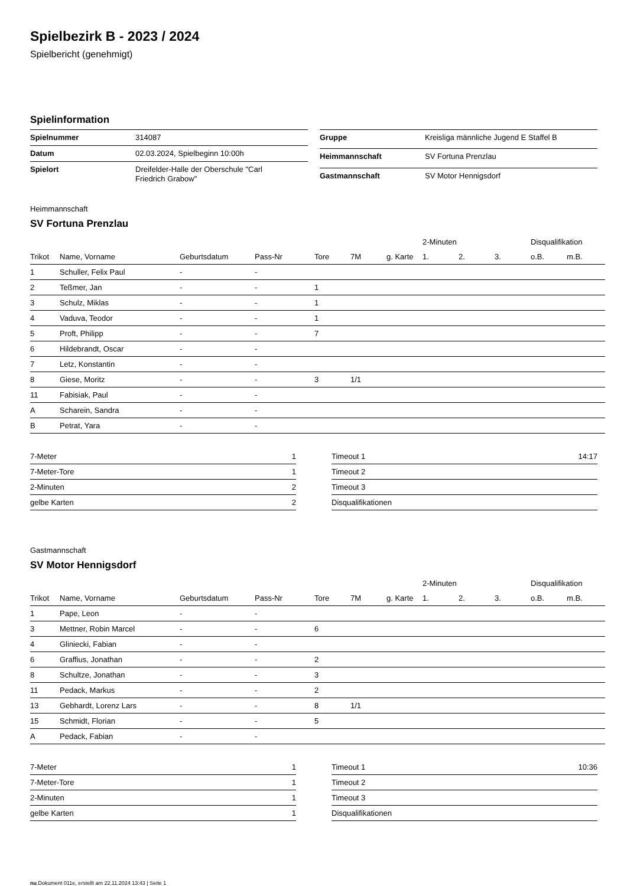Spielbezirk B - 2023 / 2024
Spielbericht (genehmigt)
Spielinformation
| Spielnummer | 314087 |
| Datum | 02.03.2024, Spielbeginn 10:00h |
| Spielort | Dreifelder-Halle der Oberschule "Carl Friedrich Grabow" |
| Gruppe | Kreisliga männliche Jugend E Staffel B |
| Heimmannschaft | SV Fortuna Prenzlau |
| Gastmannschaft | SV Motor Hennigsdorf |
Heimmannschaft
SV Fortuna Prenzlau
| | | | | | | | 2-Minuten | | | Disqualifikation | |
| --- | --- | --- | --- | --- | --- | --- | --- | --- | --- | --- | --- |
| Trikot | Name, Vorname | Geburtsdatum | Pass-Nr | Tore | 7M | g. Karte | 1. | 2. | 3. | o.B. | m.B. |
| 1 | Schuller, Felix Paul | - | - | | | | | | | | |
| 2 | Teßmer, Jan | - | - | 1 | | | | | | | |
| 3 | Schulz, Miklas | - | - | 1 | | | | | | | |
| 4 | Vaduva, Teodor | - | - | 1 | | | | | | | |
| 5 | Proft, Philipp | - | - | 7 | | | | | | | |
| 6 | Hildebrandt, Oscar | - | - | | | | | | | | |
| 7 | Letz, Konstantin | - | - | | | | | | | | |
| 8 | Giese, Moritz | - | - | 3 | 1/1 | | | | | | |
| 11 | Fabisiak, Paul | - | - | | | | | | | | |
| A | Scharein, Sandra | - | - | | | | | | | | |
| B | Petrat, Yara | - | - | | | | | | | | |
| 7-Meter | 1 |
| 7-Meter-Tore | 1 |
| 2-Minuten | 2 |
| gelbe Karten | 2 |
| Timeout 1 | 14:17 |
| Timeout 2 | |
| Timeout 3 | |
| Disqualifikationen | |
Gastmannschaft
SV Motor Hennigsdorf
| | | | | | | | 2-Minuten | | | Disqualifikation | |
| --- | --- | --- | --- | --- | --- | --- | --- | --- | --- | --- | --- |
| Trikot | Name, Vorname | Geburtsdatum | Pass-Nr | Tore | 7M | g. Karte | 1. | 2. | 3. | o.B. | m.B. |
| 1 | Pape, Leon | - | - | | | | | | | | |
| 3 | Mettner, Robin Marcel | - | - | 6 | | | | | | | |
| 4 | Gliniecki, Fabian | - | - | | | | | | | | |
| 6 | Graffius, Jonathan | - | - | 2 | | | | | | | |
| 8 | Schultze, Jonathan | - | - | 3 | | | | | | | |
| 11 | Pedack, Markus | - | - | 2 | | | | | | | |
| 13 | Gebhardt, Lorenz Lars | - | - | 8 | 1/1 | | | | | | |
| 15 | Schmidt, Florian | - | - | 5 | | | | | | | |
| A | Pedack, Fabian | - | - | | | | | | | | |
| 7-Meter | 1 |
| 7-Meter-Tore | 1 |
| 2-Minuten | 1 |
| gelbe Karten | 1 |
| Timeout 1 | 10:36 |
| Timeout 2 | |
| Timeout 3 | |
| Disqualifikationen | |
nu.Dokument 011e, erstellt am 22.11.2024 13:43 | Seite 1